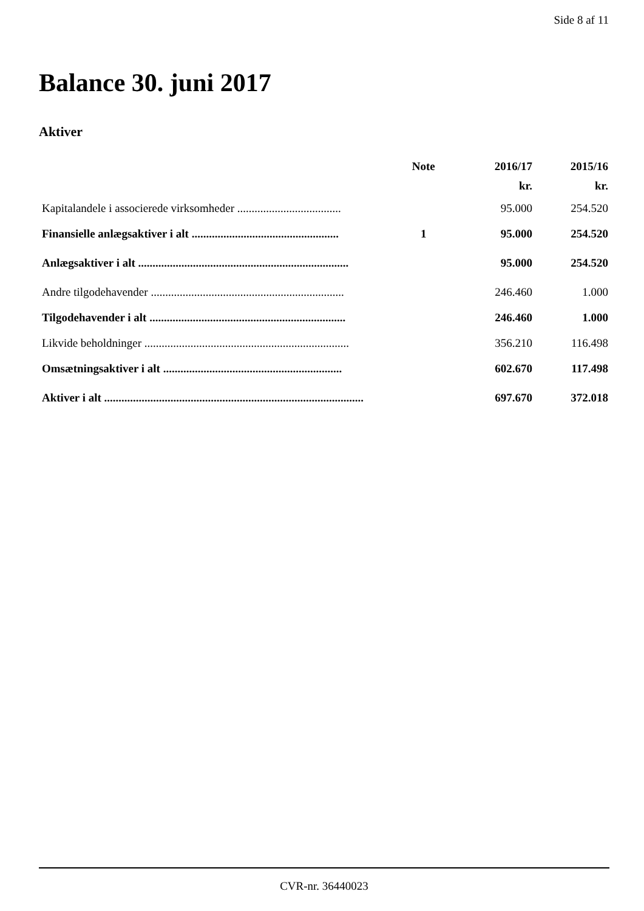Side 8 af 11
Balance 30. juni 2017
Aktiver
| | Note | 2016/17 | 2015/16 |
| --- | --- | --- | --- |
| | | kr. | kr. |
| Kapitalandele i associerede virksomheder .................................... | | 95.000 | 254.520 |
| Finansielle anlægsaktiver i alt ................................................... | 1 | 95.000 | 254.520 |
| Anlægsaktiver i alt ......................................................................... | | 95.000 | 254.520 |
| Andre tilgodehavender ................................................................... | | 246.460 | 1.000 |
| Tilgodehavender i alt .................................................................... | | 246.460 | 1.000 |
| Likvide beholdninger ....................................................................... | | 356.210 | 116.498 |
| Omsætningsaktiver i alt .............................................................. | | 602.670 | 117.498 |
| Aktiver i alt .......................................................................................... | | 697.670 | 372.018 |
CVR-nr. 36440023